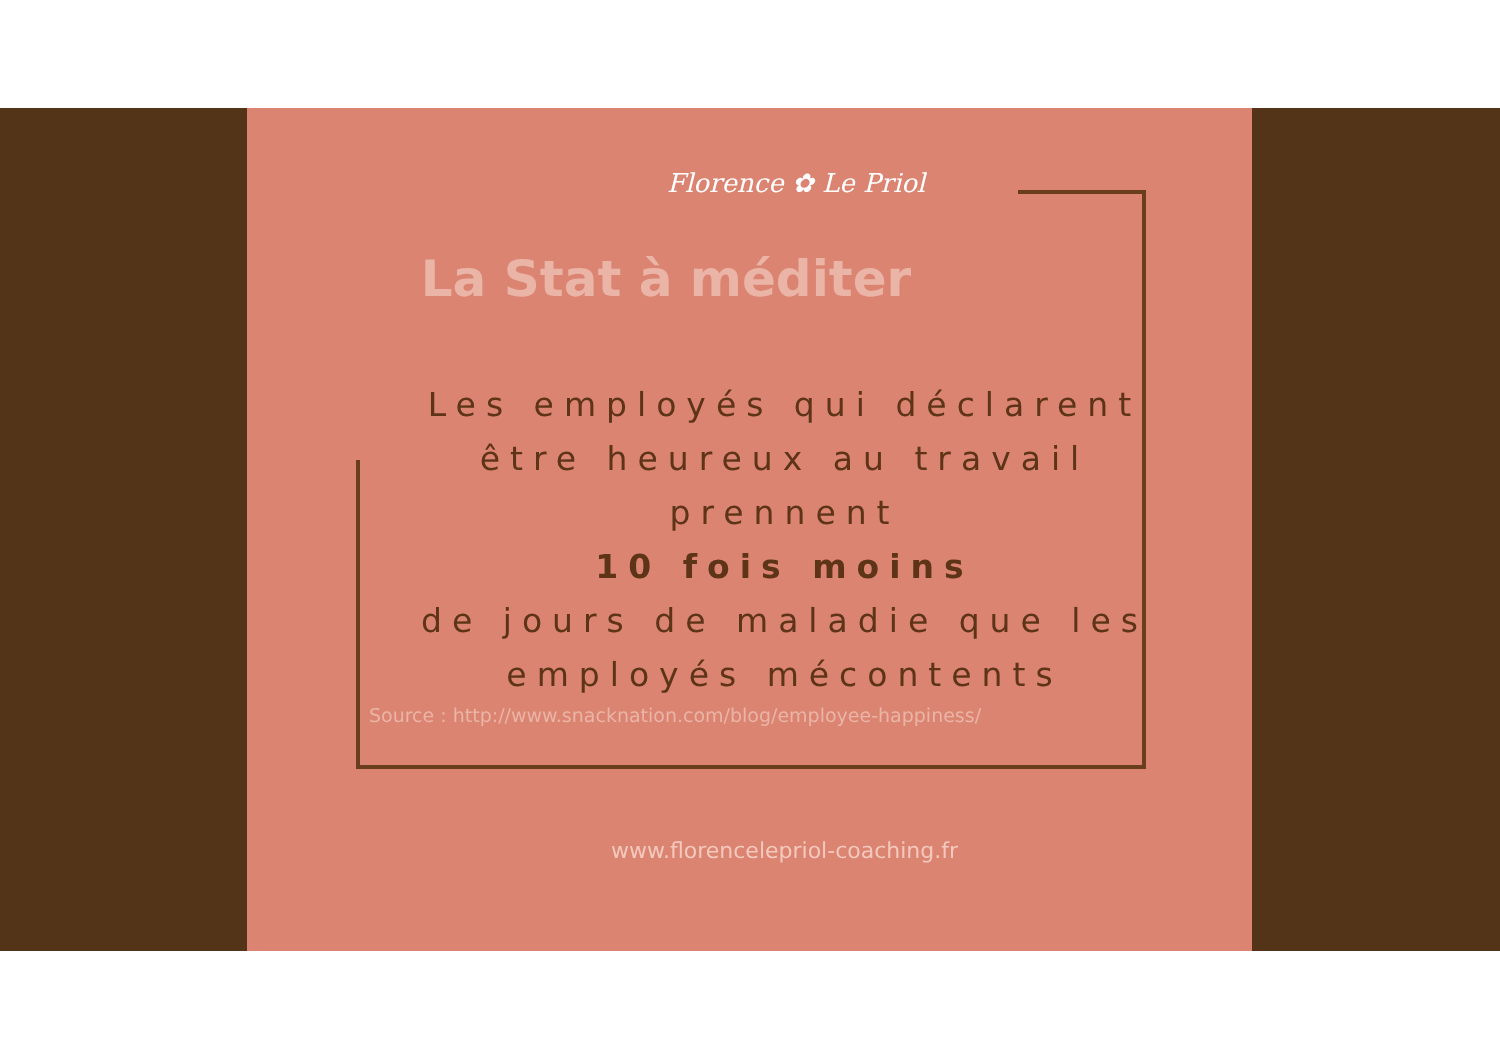Florence ✿ Le Priol
La Stat à méditer
Les employés qui déclarent
être heureux au travail
prennent
10 fois moins
de jours de maladie que les
employés mécontents
Source : http://www.snacknation.com/blog/employee-happiness/
www.florencelepriol-coaching.fr